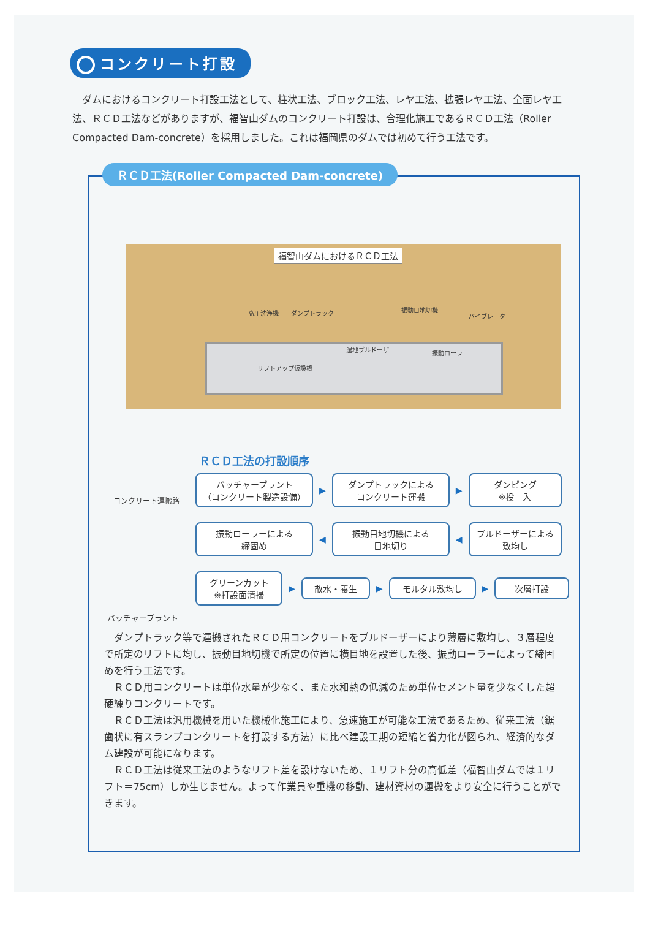コンクリート打設
　ダムにおけるコンクリート打設工法として、柱状工法、ブロック工法、レヤ工法、拡張レヤ工法、全面レヤ工法、ＲＣＤ工法などがありますが、福智山ダムのコンクリート打設は、合理化施工であるＲＣＤ工法（Roller Compacted Dam-concrete）を採用しました。これは福岡県のダムでは初めて行う工法です。
ＲＣＤ工法(Roller Compacted Dam-concrete)
福智山ダムにおけるＲＣＤ工法
高圧洗浄機 ダンプトラック 振動目地切機
バイブレーター
湿地ブルドーザ 振動ローラ
リフトアップ仮設橋
コンクリート運搬路
ＲＣＤ工法の打設順序
バッチャープラント
（コンクリート製造設備）
▶
ダンプトラックによる
コンクリート運搬
▶
ダンピング
※投　入
振動ローラーによる
締固め
◀
振動目地切機による
目地切り
◀
ブルドーザーによる
敷均し
グリーンカット
※打設面清掃
▶
散水・養生
▶
モルタル敷均し
▶
次層打設
バッチャープラント
　ダンプトラック等で運搬されたＲＣＤ用コンクリートをブルドーザーにより薄層に敷均し、３層程度で所定のリフトに均し、振動目地切機で所定の位置に横目地を設置した後、振動ローラーによって締固めを行う工法です。
　ＲＣＤ用コンクリートは単位水量が少なく、また水和熱の低減のため単位セメント量を少なくした超硬練りコンクリートです。
　ＲＣＤ工法は汎用機械を用いた機械化施工により、急速施工が可能な工法であるため、従来工法（鋸歯状に有スランプコンクリートを打設する方法）に比べ建設工期の短縮と省力化が図られ、経済的なダム建設が可能になります。
　ＲＣＤ工法は従来工法のようなリフト差を設けないため、１リフト分の高低差（福智山ダムでは１リフト＝75cm）しか生じません。よって作業員や重機の移動、建材資材の運搬をより安全に行うことができます。